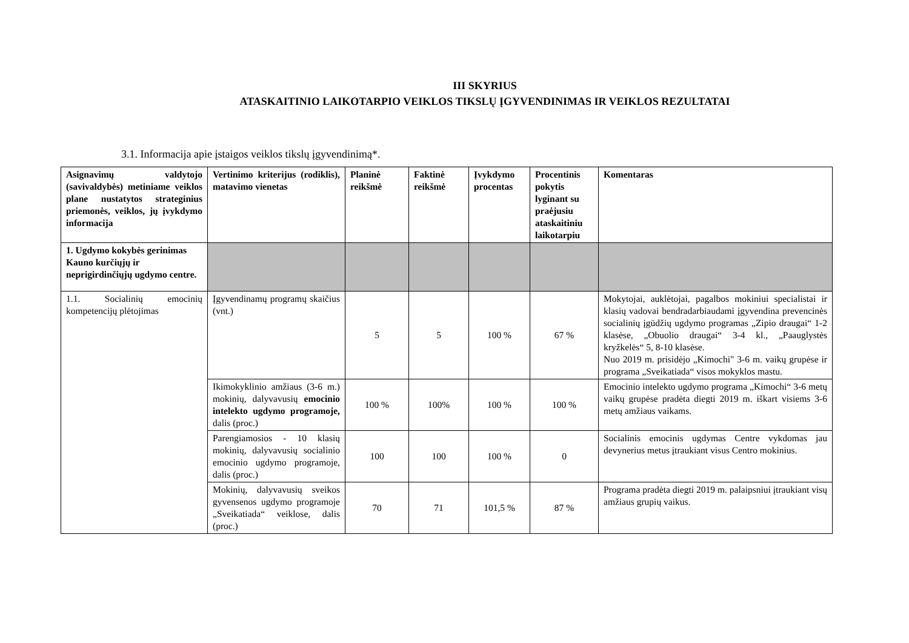III SKYRIUS
ATASKAITINIO LAIKOTARPIO VEIKLOS TIKSLŲ ĮGYVENDINIMAS IR VEIKLOS REZULTATAI
3.1. Informacija apie įstaigos veiklos tikslų įgyvendinimą*.
| Asignavimų valdytojo (savivaldybės) metiniame veiklos plane nustatytos strateginius priemonės, veiklos, jų įvykdymo informacija | Vertinimo kriterijus (rodiklis), matavimo vienetas | Planinė reikšmė | Faktinė reikšmė | Įvykdymo procentas | Procentinis pokytis lyginant su praėjusiu ataskaitiniu laikotarpiu | Komentaras |
| --- | --- | --- | --- | --- | --- | --- |
| 1. Ugdymo kokybės gerinimas Kauno kurčiųjų ir neprigirdinčiųjų ugdymo centre. | | | | | | |
| 1.1. Socialinių emocinių kompetencijų plėtojimas | Įgyvendinamų programų skaičius (vnt.) | 5 | 5 | 100 % | 67 % | Mokytojai, auklėtojai, pagalbos mokiniui specialistai ir klasių vadovai bendradarbiaudami įgyvendina prevencinės socialinių įgūdžių ugdymo programas „Zipio draugai“ 1-2 klasėse, „Obuolio draugai“ 3-4 kl., „Paauglystės kryžkelės“ 5, 8-10 klasėse. Nuo 2019 m. prisidėjo „Kimochi" 3-6 m. vaikų grupėse ir programa „Sveikatiada“ visos mokyklos mastu. |
| | Ikimokyklinio amžiaus (3-6 m.) mokinių, dalyvavusių emocinio intelekto ugdymo programoje, dalis (proc.) | 100 % | 100% | 100 % | 100 % | Emocinio intelekto ugdymo programa „Kimochi“ 3-6 metų vaikų grupėse pradėta diegti 2019 m. iškart visiems 3-6 metų amžiaus vaikams. |
| | Parengiamosios - 10 klasių mokinių, dalyvavusių socialinio emocinio ugdymo programoje, dalis (proc.) | 100 | 100 | 100 % | 0 | Socialinis emocinis ugdymas Centre vykdomas jau devynerius metus įtraukiant visus Centro mokinius. |
| | Mokinių, dalyvavusių sveikos gyvensenos ugdymo programoje „Sveikatiada“ veiklose, dalis (proc.) | 70 | 71 | 101,5 % | 87 % | Programa pradėta diegti 2019 m. palaipsniui įtraukiant visų amžiaus grupių vaikus. |